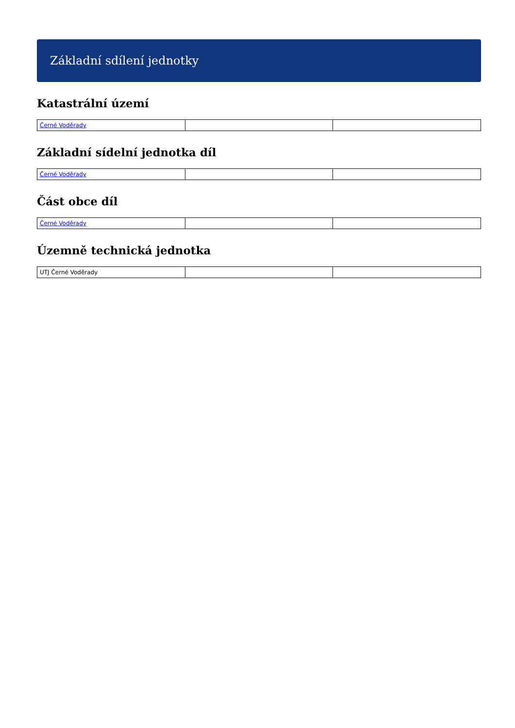Základní sdílení jednotky
Katastrální území
| Černé Voděrady | | |
Základní sídelní jednotka díl
| Černé Voděrady | | |
Část obce díl
| Černé Voděrady | | |
Územně technická jednotka
| UTJ Černé Voděrady | | |